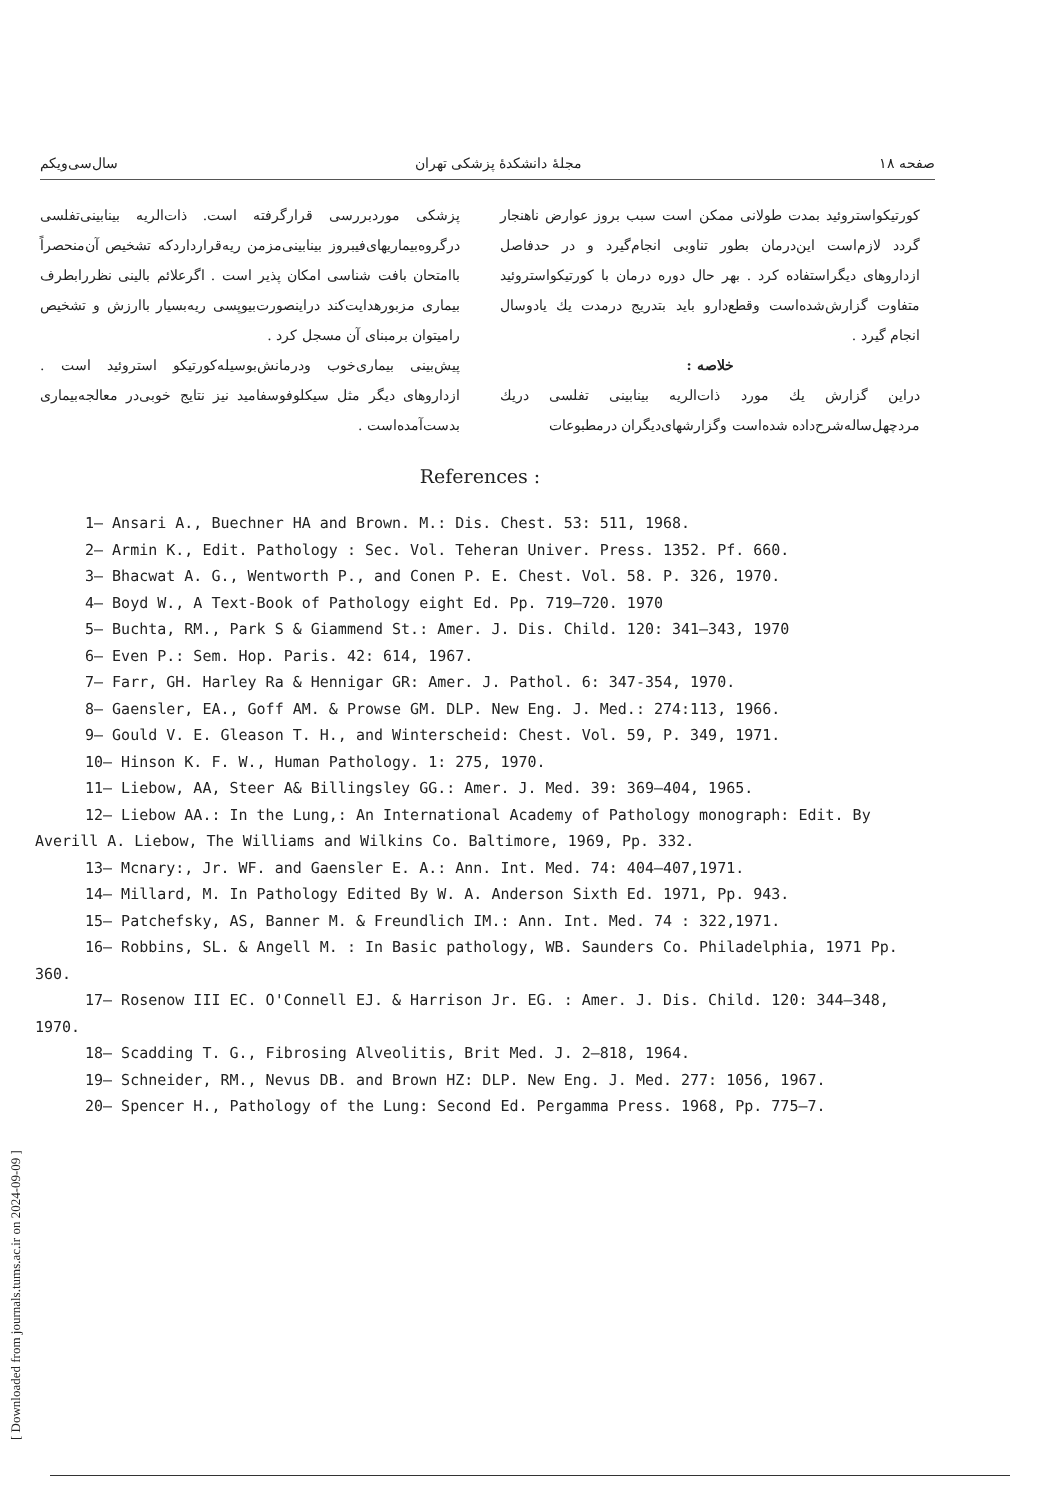[ Downloaded from journals.tums.ac.ir on 2024-09-09 ]
صفحه ۱۸ مجلهٔ دانشکدهٔ پزشکی تهران سال‌سی‌ویکم
کورتیکواستروئید بمدت طولانی ممکن است سبب بروز عوارض ناهنجار گردد لازم‌است این‌درمان بطور تناوبی انجام‌گیرد و در حدفاصل ازداروهای دیگراستفاده کرد . بهر حال دوره درمان با کورتیکواستروئید متفاوت گزارش‌شده‌است وقطع‌دارو باید بتدریج درمدت یك یادوسال انجام گیرد .
خلاصه :
دراین گزارش یك مورد ذات‌الریه بینابینی تفلسی دریك مردچهل‌ساله‌شرح‌داده شده‌است وگزارشهای‌دیگران درمطبوعات
پزشکی موردبررسی قرارگرفته است. ذات‌الریه بینابینی‌تفلسی درگروه‌بیماریهای‌فیبروز بینابینی‌مزمن ریه‌قراردارد‌که تشخیص آن‌منحصراً باامتحان بافت شناسی امکان پذیر است . اگرعلائم بالینی نظررابطرف بیماری مزبورهدایت‌کند دراینصورت‌بیوپسی ریه‌بسیار باارزش و تشخیص رامیتوان برمبنای آن مسجل کرد .
پیش‌بینی بیماری‌خوب ودرمانش‌بوسیله‌کورتیکو استروئید است . ازداروهای دیگر مثل سیکلوفوسفامید نیز نتایج خوبی‌در معالجه‌بیماری بدست‌آمده‌است .
References :
1– Ansari A., Buechner HA and Brown. M.: Dis. Chest. 53: 511, 1968.
2– Armin K., Edit. Pathology : Sec. Vol. Teheran Univer. Press. 1352. Pf. 660.
3– Bhacwat A. G., Wentworth P., and Conen P. E. Chest. Vol. 58. P. 326, 1970.
4– Boyd W., A Text-Book of Pathology eight Ed. Pp. 719–720. 1970
5– Buchta, RM., Park S & Giammend St.: Amer. J. Dis. Child. 120: 341–343, 1970
6– Even P.: Sem. Hop. Paris. 42: 614, 1967.
7– Farr, GH. Harley Ra & Hennigar GR: Amer. J. Pathol. 6: 347-354, 1970.
8– Gaensler, EA., Goff AM. & Prowse GM. DLP. New Eng. J. Med.: 274:113, 1966.
9– Gould V. E. Gleason T. H., and Winterscheid: Chest. Vol. 59, P. 349, 1971.
10– Hinson K. F. W., Human Pathology. 1: 275, 1970.
11– Liebow, AA, Steer A& Billingsley GG.: Amer. J. Med. 39: 369–404, 1965.
12– Liebow AA.: In the Lung,: An International Academy of Pathology monograph: Edit. By Averill A. Liebow, The Williams and Wilkins Co. Baltimore, 1969, Pp. 332.
13– Mcnary:, Jr. WF. and Gaensler E. A.: Ann. Int. Med. 74: 404–407,1971.
14– Millard, M. In Pathology Edited By W. A. Anderson Sixth Ed. 1971, Pp. 943.
15– Patchefsky, AS, Banner M. & Freundlich IM.: Ann. Int. Med. 74 : 322,1971.
16– Robbins, SL. & Angell M. : In Basic pathology, WB. Saunders Co. Philadelphia, 1971 Pp. 360.
17– Rosenow III EC. O'Connell EJ. & Harrison Jr. EG. : Amer. J. Dis. Child. 120: 344–348, 1970.
18– Scadding T. G., Fibrosing Alveolitis, Brit Med. J. 2–818, 1964.
19– Schneider, RM., Nevus DB. and Brown HZ: DLP. New Eng. J. Med. 277: 1056, 1967.
20– Spencer H., Pathology of the Lung: Second Ed. Pergamma Press. 1968, Pp. 775–7.